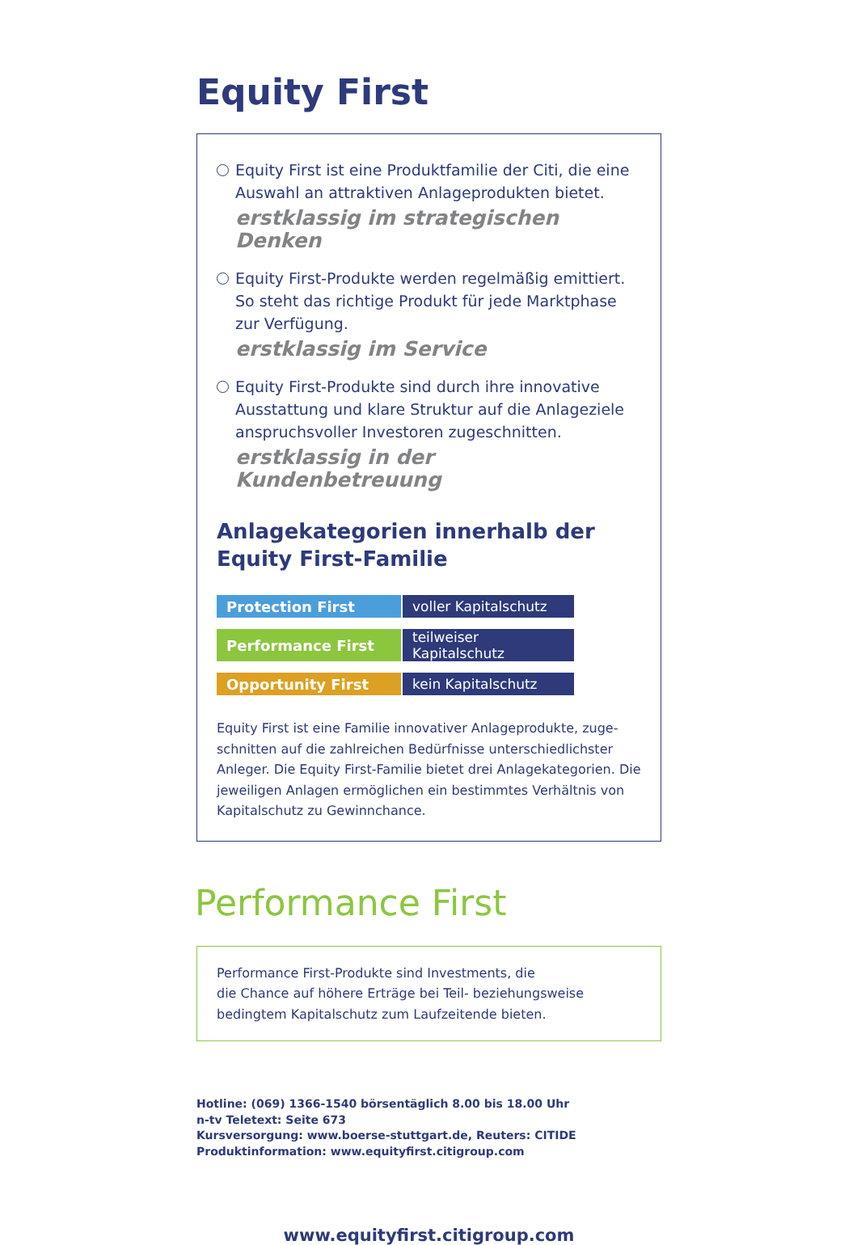Equity First
Equity First ist eine Produktfamilie der Citi, die eine Auswahl an attraktiven Anlageprodukten bietet.
erstklassig im strategischen Denken
Equity First-Produkte werden regelmäßig emittiert. So steht das richtige Produkt für jede Marktphase zur Verfügung.
erstklassig im Service
Equity First-Produkte sind durch ihre innovative Ausstattung und klare Struktur auf die Anlageziele anspruchsvoller Investoren zugeschnitten.
erstklassig in der Kundenbetreuung
Anlagekategorien innerhalb der
Equity First-Familie
| Protection First | voller Kapitalschutz |
| Performance First | teilweiser Kapitalschutz |
| Opportunity First | kein Kapitalschutz |
Equity First ist eine Familie innovativer Anlageprodukte, zuge-schnitten auf die zahlreichen Bedürfnisse unterschiedlichster Anleger. Die Equity First-Familie bietet drei Anlagekategorien. Die jeweiligen Anlagen ermöglichen ein bestimmtes Verhältnis von Kapitalschutz zu Gewinnchance.
Performance First
Performance First-Produkte sind Investments, die
die Chance auf höhere Erträge bei Teil- beziehungsweise
bedingtem Kapitalschutz zum Laufzeitende bieten.
Hotline: (069) 1366-1540 börsentäglich 8.00 bis 18.00 Uhr
n-tv Teletext: Seite 673
Kursversorgung: www.boerse-stuttgart.de, Reuters: CITIDE
Produktinformation: www.equityfirst.citigroup.com
www.equityfirst.citigroup.com